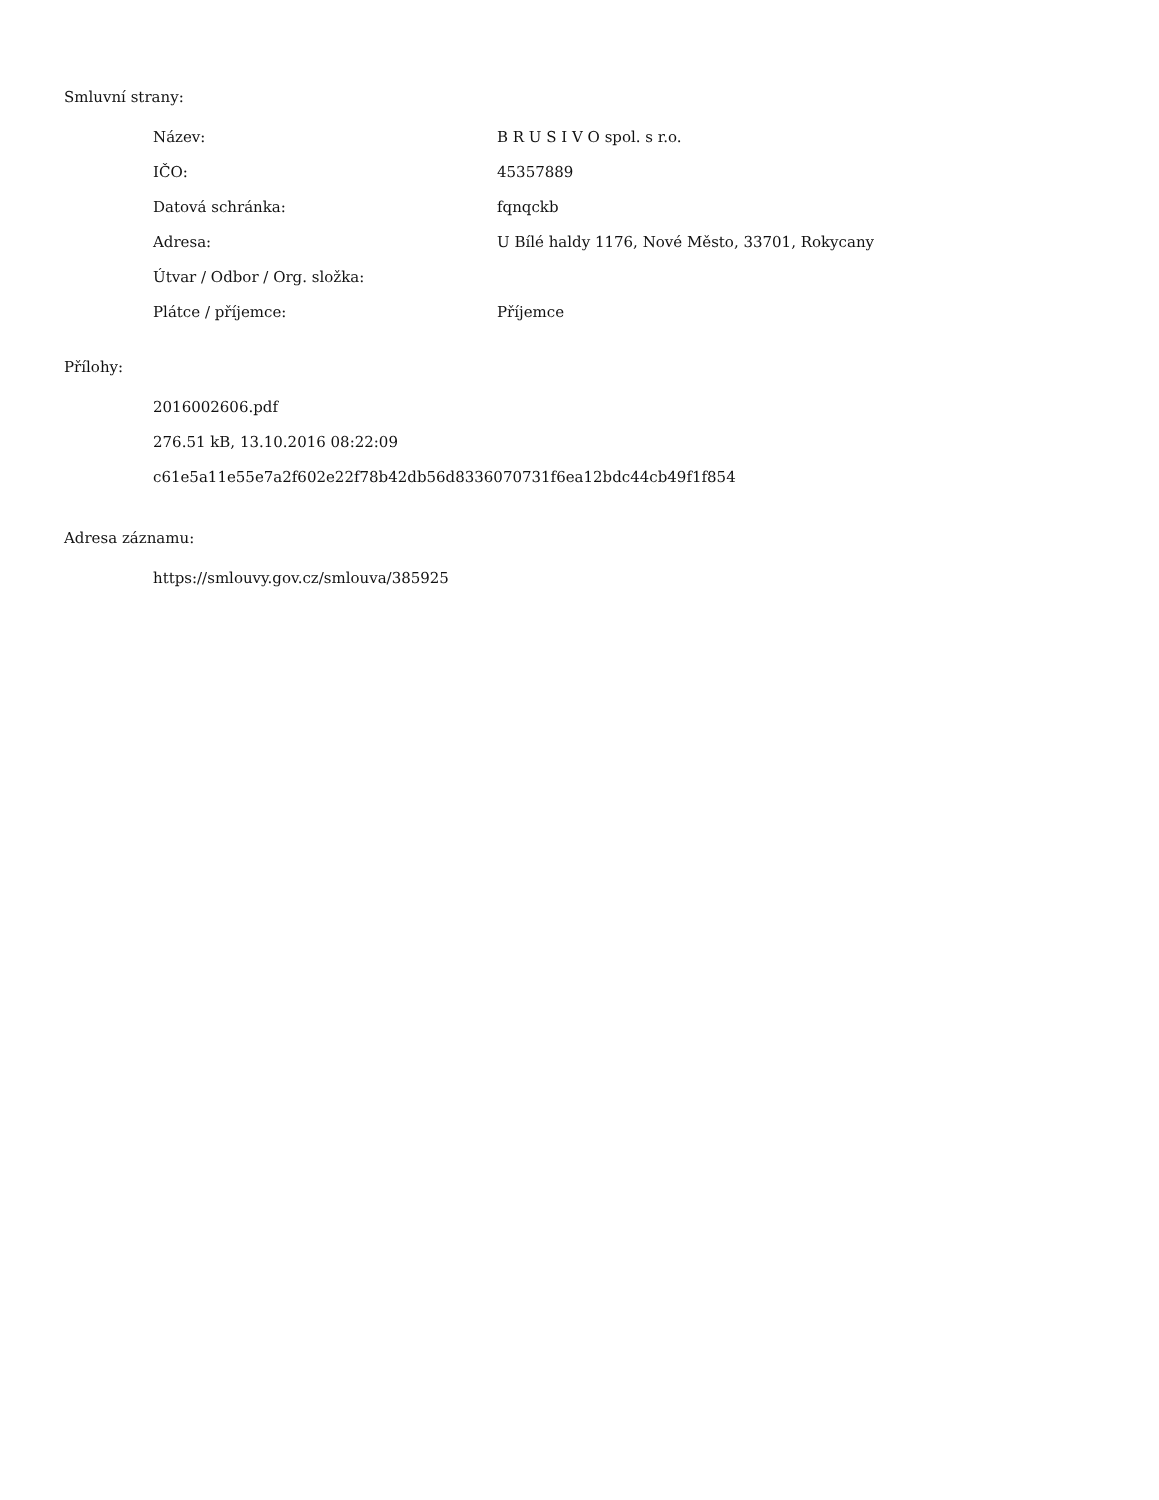Smluvní strany:
| Název: | B R U S I V O spol. s r.o. |
| IČO: | 45357889 |
| Datová schránka: | fqnqckb |
| Adresa: | U Bílé haldy 1176, Nové Město, 33701, Rokycany |
| Útvar / Odbor / Org. složka: | |
| Plátce / příjemce: | Příjemce |
Přílohy:
2016002606.pdf
276.51 kB, 13.10.2016 08:22:09
c61e5a11e55e7a2f602e22f78b42db56d8336070731f6ea12bdc44cb49f1f854
Adresa záznamu:
https://smlouvy.gov.cz/smlouva/385925